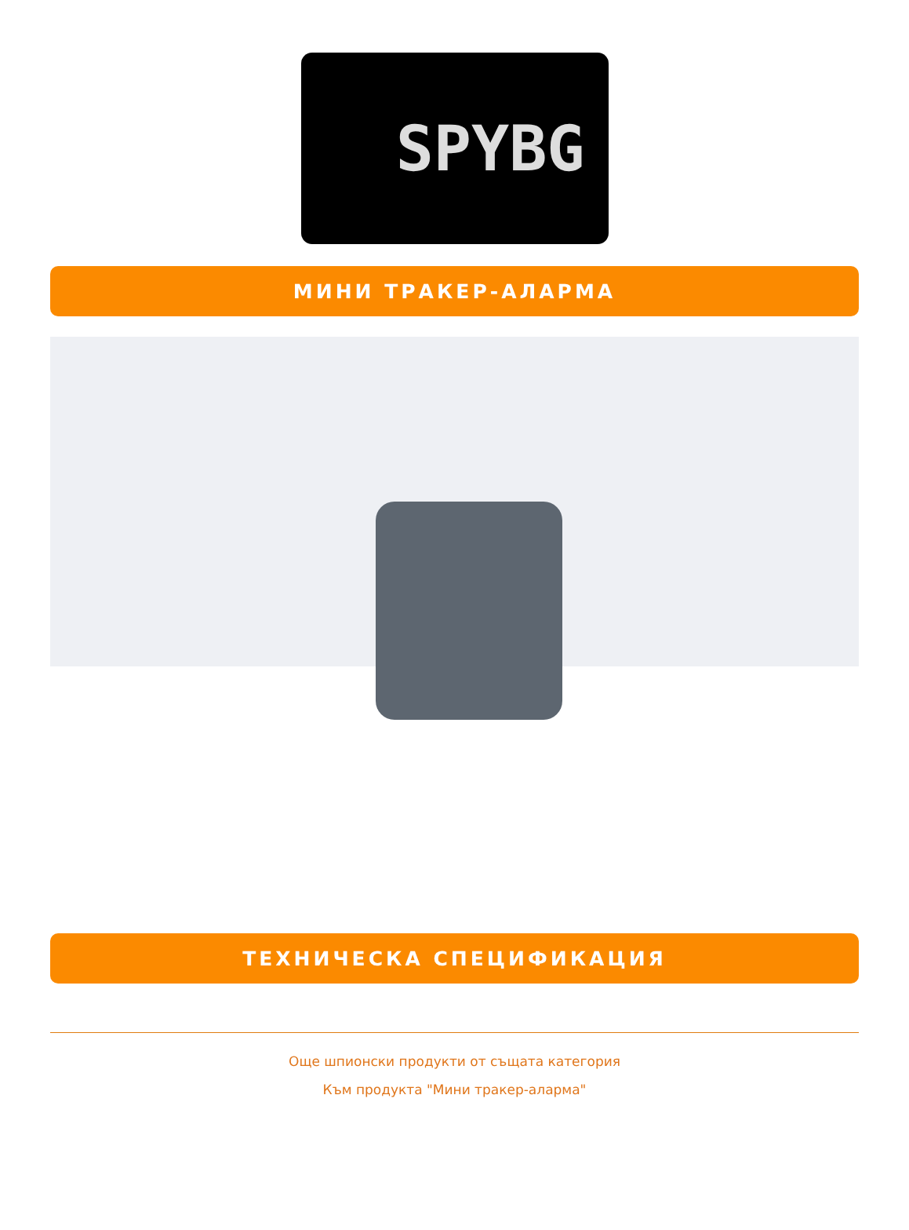SPYBG
МИНИ ТРАКЕР-АЛАРМА
ТЕХНИЧЕСКА СПЕЦИФИКАЦИЯ
Още шпионски продукти от същата категория
Към продукта "Мини тракер-аларма"